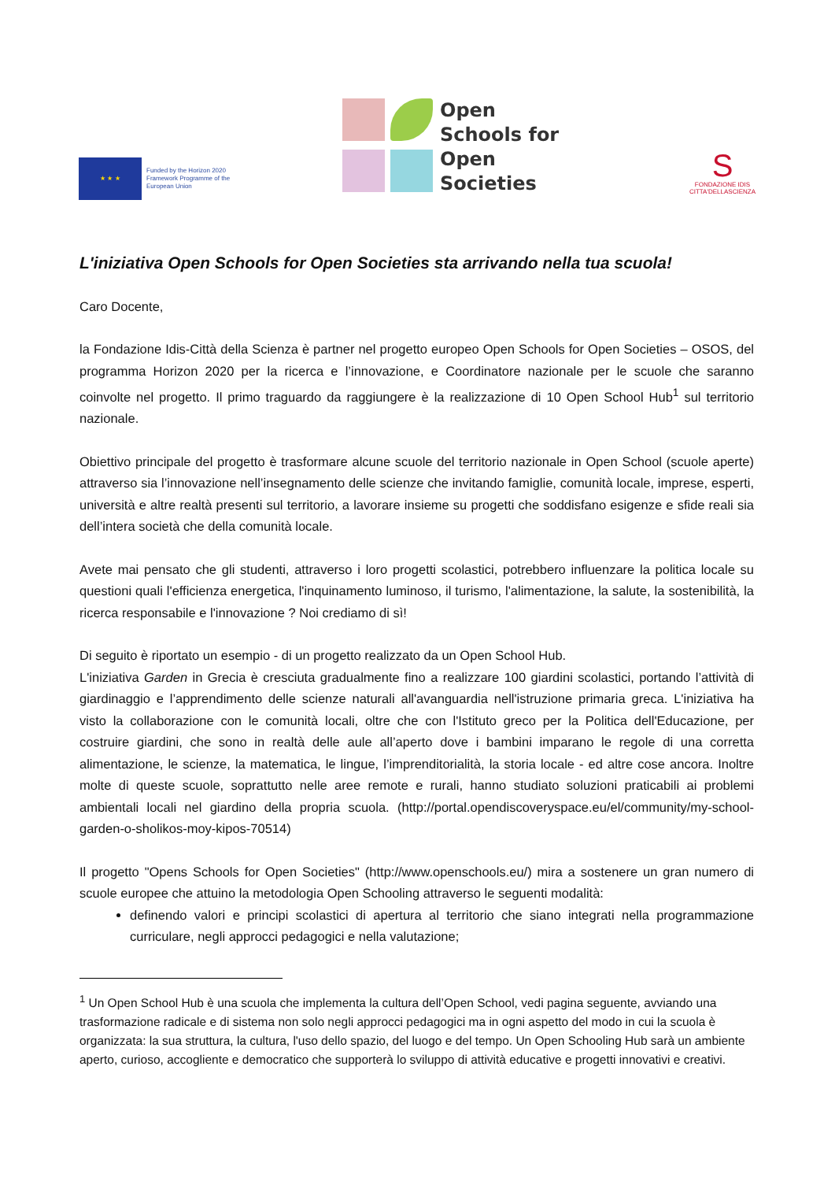★ ★ ★
Funded by the Horizon 2020
Framework Programme of the
European Union
Open
Schools for
Open
Societies
S
FONDAZIONE IDIS
CITTA'DELLASCIENZA
L'iniziativa Open Schools for Open Societies sta arrivando nella tua scuola!
Caro Docente,
la Fondazione Idis-Città della Scienza è partner nel progetto europeo Open Schools for Open Societies – OSOS, del programma Horizon 2020 per la ricerca e l’innovazione, e Coordinatore nazionale per le scuole che saranno coinvolte nel progetto. Il primo traguardo da raggiungere è la realizzazione di 10 Open School Hub<sup>1</sup> sul territorio nazionale.
Obiettivo principale del progetto è trasformare alcune scuole del territorio nazionale in Open School (scuole aperte) attraverso sia l’innovazione nell’insegnamento delle scienze che invitando famiglie, comunità locale, imprese, esperti, università e altre realtà presenti sul territorio, a lavorare insieme su progetti che soddisfano esigenze e sfide reali sia dell’intera società che della comunità locale.
Avete mai pensato che gli studenti, attraverso i loro progetti scolastici, potrebbero influenzare la politica locale su questioni quali l'efficienza energetica, l'inquinamento luminoso, il turismo, l'alimentazione, la salute, la sostenibilità, la ricerca responsabile e l'innovazione ? Noi crediamo di sì!
Di seguito è riportato un esempio - di un progetto realizzato da un Open School Hub.
L'iniziativa Garden in Grecia è cresciuta gradualmente fino a realizzare 100 giardini scolastici, portando l’attività di giardinaggio e l’apprendimento delle scienze naturali all'avanguardia nell'istruzione primaria greca. L'iniziativa ha visto la collaborazione con le comunità locali, oltre che con l'Istituto greco per la Politica dell'Educazione, per costruire giardini, che sono in realtà delle aule all’aperto dove i bambini imparano le regole di una corretta alimentazione, le scienze, la matematica, le lingue, l’imprenditorialità, la storia locale - ed altre cose ancora. Inoltre molte di queste scuole, soprattutto nelle aree remote e rurali, hanno studiato soluzioni praticabili ai problemi ambientali locali nel giardino della propria scuola. (http://portal.opendiscoveryspace.eu/el/community/my-school-garden-o-sholikos-moy-kipos-70514)
Il progetto "Opens Schools for Open Societies" (http://www.openschools.eu/) mira a sostenere un gran numero di scuole europee che attuino la metodologia Open Schooling attraverso le seguenti modalità:
definendo valori e principi scolastici di apertura al territorio che siano integrati nella programmazione curriculare, negli approcci pedagogici e nella valutazione;
<sup>1</sup> Un Open School Hub è una scuola che implementa la cultura dell’Open School, vedi pagina seguente, avviando una trasformazione radicale e di sistema non solo negli approcci pedagogici ma in ogni aspetto del modo in cui la scuola è organizzata: la sua struttura, la cultura, l'uso dello spazio, del luogo e del tempo. Un Open Schooling Hub sarà un ambiente aperto, curioso, accogliente e democratico che supporterà lo sviluppo di attività educative e progetti innovativi e creativi.